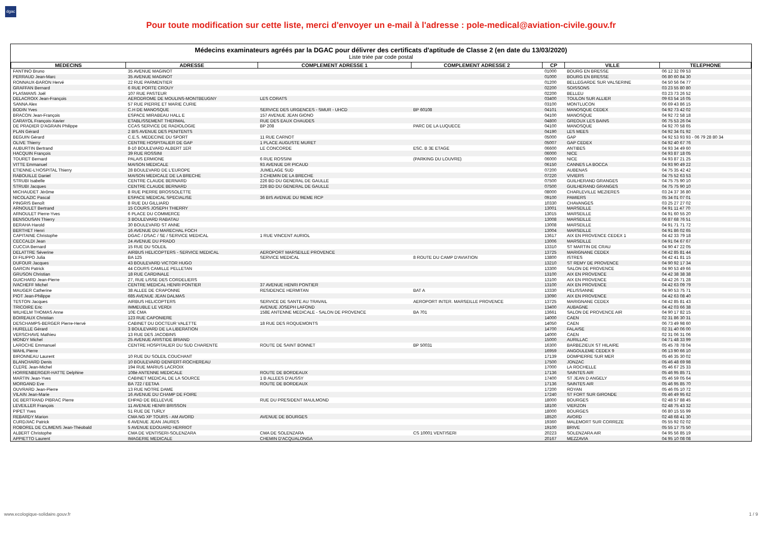dgac
Pour toute modification sur cette liste, merci d'envoyer un e-mail à l'adresse : pole-medical@aviation-civile.gouv.fr
Médecins examinateurs agréés par la DGAC pour délivrer des certificats d'aptitude de Classe 2 (en date du 13/03/2020)
Liste triée par code postal
| MEDECINS | ADRESSE | COMPLEMENT ADRESSE 1 | COMPLEMENT ADRESSE 2 | CP | VILLE | TELEPHONE |
| --- | --- | --- | --- | --- | --- | --- |
| FANTINO Bruno | 35 AVENUE MAGINOT | | | 01000 | BOURG EN BRESSE | 06 12 32 09 53 |
| PERRAUD Jean-Marc | 35 AVENUE MAGINOT | | | 01000 | BOURG EN BRESSE | 06 80 60 84 30 |
| RONNAUX-BARON Hervé | 22 RUE PARMENTIER | | | 01200 | BELLEGARDE SUR VALSERINE | 04 50 56 04 77 |
| GRAFFAN Bernard | 6 RUE PORTE CROUY | | | 02200 | SOISSONS | 03 23 55 80 80 |
| PLASMANS Joël | 107 RUE PASTEUR | | | 02200 | BELLEU | 03 23 73 26 52 |
| DELACROIX Jean-François | AERODROME DE MOULINS-MONTBEUGNY | LES CORATS | | 03400 | TOULON SUR ALLIER | 09 63 54 16 05 |
| SANNA Alex | 57 RUE PIERRE ET MARIE CURIE | | | 03100 | MONTLUCON | 06 69 43 86 15 |
| BODIN Yves | C.H DE MANOSQUE | SERVICE DES URGENCES - SMUR - UHCD | BP 60108 | 04101 | MANOSQUE CEDEX | 04 92 73 42 02 |
| BRACON Jean-François | ESPACE MIRABEAU HALL E | 157 AVENUE JEAN GIONO | | 04100 | MANOSQUE | 04 92 72 58 18 |
| CARAYOL François-Xavier | ETABLISSEMENT THERMAL | RUE DES EAUX CHAUDES | | 04800 | GREOUX LES BAINS | 06 75 53 26 04 |
| DE PRADIER D'AGRAIN Philippe | CCAS SERVICE DE RADIOLOGIE | BP 208 | PARC DE LA LUQUECE | 04100 | MANOSQUE | 04 92 70 58 65 |
| PLAN Gérard | 2 BIS AVENUE DES PENITENTS | | | 04190 | LES MEES | 04 92 34 01 92 |
| BEGUIN Gérard | C.E.S. MEDECINE DU SPORT | 11 RUE CARNOT | | 05000 | GAP | 04 92 53 93 93 - 06 79 28 80 34 |
| OLIVE Thierry | CENTRE HOSPITALIER DE GAP | 1 PLACE AUGUSTE MURET | | 05007 | GAP CEDEX | 04 92 40 67 76 |
| AUBURTIN Bertrand | 8-10 BOULEVARD ALBERT 1ER | LE CONCORDE | ESC. B 3E ETAGE | 06600 | ANTIBES | 04 93 34 49 60 |
| HACQUIN François | 39 RUE ROSSINI | | | 06000 | NICE | 04 93 87 18 05 |
| TOURET Bernard | PALAIS ERMIONE | 6 RUE ROSSINI | (PARKING DU LOUVRE) | 06000 | NICE | 04 93 87 21 25 |
| VITTE Emmanuel | MAISON MEDICALE | 93 AVENUE DR PICAUD | | 06150 | CANNES LA BOCCA | 04 93 90 49 22 |
| ETIENNE-L'HOSPITAL Thierry | 28 BOULEVARD DE L'EUROPE | JUMELAGE SUD | | 07200 | AUBENAS | 04 75 35 42 42 |
| RABOUILLE Daniel | MAISON MEDICALE DE LA BRECHE | 3 CHEMIN DE LA BRECHE | | 07220 | VIVIERS | 04 75 52 63 53 |
| STRUBI Isabelle | CENTRE CLAUDE BERNARD | 226 BD DU GENERAL DE GAULLE | | 07500 | GUILHERAND GRANGES | 04 75 75 90 10 |
| STRUBI Jacques | CENTRE CLAUDE BERNARD | 226 BD DU GENERAL DE GAULLE | | 07500 | GUILHERAND GRANGES | 04 75 75 90 10 |
| MICHAUDET Jérôme | 8 RUE PIERRE BROSSOLETTE | | | 08000 | CHARLEVILLE MEZIERES | 03 24 37 36 80 |
| NICOLAZIC Pascal | ESPACE MEDICAL SPECIALISE | 36 BIS AVENUE DU 9IEME RCP | | 09100 | PAMIERS | 05 34 01 07 01 |
| PINGRIS Benoît | 8 RUE DU GILLIARD | | | 10330 | CHAVANGES | 03 25 27 27 02 |
| ARNOULET Bertrand | 15 COURS JOSEPH THIERRY | | | 13001 | MARSEILLE | 04 91 11 47 70 |
| ARNOULET Pierre-Yves | 6 PLACE DU COMMERCE | | | 13015 | MARSEILLE | 04 91 60 55 20 |
| BENSOUSAN Thierry | 3 BOULEVARD RABATAU | | | 13008 | MARSEILLE | 06 87 68 76 51 |
| BERAHA Harold | 30 BOULEVARD ST ANNE | | | 13008 | MARSEILLE | 04 91 71 71 72 |
| BERTHET Henri | 16 AVENUE DU MARECHAL FOCH | | | 13004 | MARSEILLE | 04 91 86 02 65 |
| CAPITAINE Christophe | DGAC / DSAC / SE / SERVICE MEDICAL | 1 RUE VINCENT AURIOL | | 13617 | AIX EN PROVENCE CEDEX 1 | 04 42 33 79 18 |
| CECCALDI Jean | 24 AVENUE DU PRADO | | | 13006 | MARSEILLE | 04 91 04 67 67 |
| CUCCIA Bernard | 15 RUE DU SOLEIL | | | 13310 | ST MARTIN DE CRAU | 04 90 47 22 05 |
| DELATTRE Séverine | AIRBUS HELICOPTERS - SERVICE MEDICAL | AEROPORT MARSEILLE PROVENCE | | 13725 | MARIGNANE CEDEX | 04 42 85 81 44 |
| DI FILIPPO Julia | BA 125 | SERVICE MEDICAL | 8 ROUTE DU CAMP D'AVIATION | 13800 | ISTRES | 04 42 41 81 15 |
| DUFOUR Jacques | 43 BOULEVARD VICTOR HUGO | | | 13210 | ST REMY DE PROVENCE | 04 90 92 17 34 |
| GARCIN Patrick | 44 COURS CAMILLE PELLETAN | | | 13300 | SALON DE PROVENCE | 04 90 53 49 66 |
| GRUSON Christian | 18 RUE CARDINALE | | | 13100 | AIX EN PROVENCE | 04 42 38 38 38 |
| GUICHARD Jean-Pierre | 27, RUE LISSE DES CORDELIERS | | | 13100 | AIX EN PROVENCE | 04 42 26 71 28 |
| IVACHEFF Michel | CENTRE MEDICAL HENRI PONTIER | 37 AVENUE HENRI PONTIER | | 13100 | AIX EN PROVENCE | 04 42 63 09 79 |
| MAUGER Catherine | 38 ALLEE DE CRAPONNE | RESIDENCE HERMITAN | BAT A | 13330 | PELISSANNE | 04 90 53 75 71 |
| PIOT Jean-Philippe | 685 AVENUE JEAN DALMAS | | | 13090 | AIX EN PROVENCE | 04 42 63 08 40 |
| TESTON Jacques | AIRBUS HELICOPTERS | SERVICE DE SANTE AU TRAVAIL | AEROPORT INTER. MARSEILLE PROVENCE | 13725 | MARIGNANE CEDEX | 04 42 85 81 43 |
| TRICOIRE Eric | IMMEUBLE LE VERDI | AVENUE JOSEPH LAFOND | | 13400 | AUBAGNE | 04 42 03 66 38 |
| WILHELM THOMAS Anne | 10E CMA | 158E ANTENNE MEDICALE - SALON DE PROVENCE | BA 701 | 13661 | SALON DE PROVENCE AIR | 04 90 17 82 15 |
| BOIREAUX Christian | 123 RUE CAPONIERE | | | 14000 | CAEN | 02 31 86 30 31 |
| DESCHAMPS-BERGER Pierre-Hervé | CABINET DU DOCTEUR VALETTE | 18 RUE DES ROQUEMONTS | | 14050 | CAEN | 06 73 49 98 60 |
| HURELLE Gérard | 3 BOULEVARD DE LA LIBERATION | | | 14700 | FALAISE | 02 31 40 06 00 |
| VERSCHAVE Mathieu | 13 RUE DES JACOBINS | | | 14000 | CAEN | 02 31 06 31 06 |
| MONDY Michel | 25 AVENUE ARISTIDE BRIAND | | | 15000 | AURILLAC | 04 71 48 33 99 |
| LAROCHE Emmanuel | CENTRE HOSPITALIER DU SUD CHARENTE | ROUTE DE SAINT BONNET | BP 50031 | 16300 | BARBEZIEUX ST HILAIRE | 05 45 78 78 04 |
| WAHL Pierre | | | | 16959 | ANGOULEME CEDEX 9 | 06 13 90 66 10 |
| BIRONNEAU Laurent | 10 RUE DU SOLEIL COUCHANT | | | 17139 | DOMPIERRE SUR MER | 05 46 35 30 02 |
| BLANCHARD Denis | 10 BOULEVARD DENFERT-ROCHEREAU | | | 17500 | JONZAC | 05 46 48 69 98 |
| CLERE Jean-Michel | 194 RUE MARIUS LACROIX | | | 17000 | LA ROCHELLE | 05 46 67 25 33 |
| HORRENBERGER-HATTE Delphine | 108è ANTENNE MEDICALE | ROUTE DE BORDEAUX | | 17136 | SAINTES AIR | 05 46 95 85 71 |
| MARTIN Jean-Yves | CABINET MEDICAL DE LA SOURCE | 1 B ALLEES D'AUSSY | | 17400 | ST JEAN D ANGELY | 05 46 59 05 64 |
| MORGAND Eve | BA 722 / EETAA | ROUTE DE BORDEAUX | | 17136 | SAINTES AIR | 05 46 95 85 70 |
| OUVRARD Jean-Pierre | 13 RUE NOTRE DAME | | | 17200 | ROYAN | 05 46 05 10 72 |
| VILAIN Jean-Marie | 16 AVENUE DU CHAMP DE FOIRE | | | 17240 | ST FORT SUR GIRONDE | 05 46 49 95 62 |
| DE BERTRAND PIBRAC Pierre | EHPAD DE BELLEVUE | RUE DU PRESIDENT MAULMOND | | 18000 | BOURGES | 02 48 57 88 45 |
| LEVEILLER François | 11 AVENUE HENRI BRISSON | | | 18100 | VIERZON | 02 48 75 43 32 |
| PIPET Yves | 51 RUE DE TURLY | | | 18000 | BOURGES | 06 80 15 55 99 |
| REBARDY Marion | CMA NG XP TOURS - AM AVORD | AVENUE DE BOURGES | | 18520 | AVORD | 02 48 68 41 30 |
| CURDJIAC Patrick | 6 AVENUE JEAN JAURES | | | 19360 | MALEMORT SUR CORREZE | 05 55 92 02 02 |
| ROBOREL DE CLIMENS Jean-Théobald | 5 AVENUE EDOUARD HERRIOT | | | 19100 | BRIVE | 05 55 17 75 50 |
| ALBERT Christophe | CMA DE VENTISERI-SOLENZARA | CMA DE SOLENZARA | CS 10001 VENTISERI | 20223 | SOLENZARA AIR | 04 95 56 85 19 |
| APPIETTO Laurent | IMAGERIE MEDICALE | CHEMIN D'ACQUALONGA | | 20167 | MEZZAVIA | 04 95 10 08 08 |
www.ecologique-solidaire.gouv.fr 1 / 9